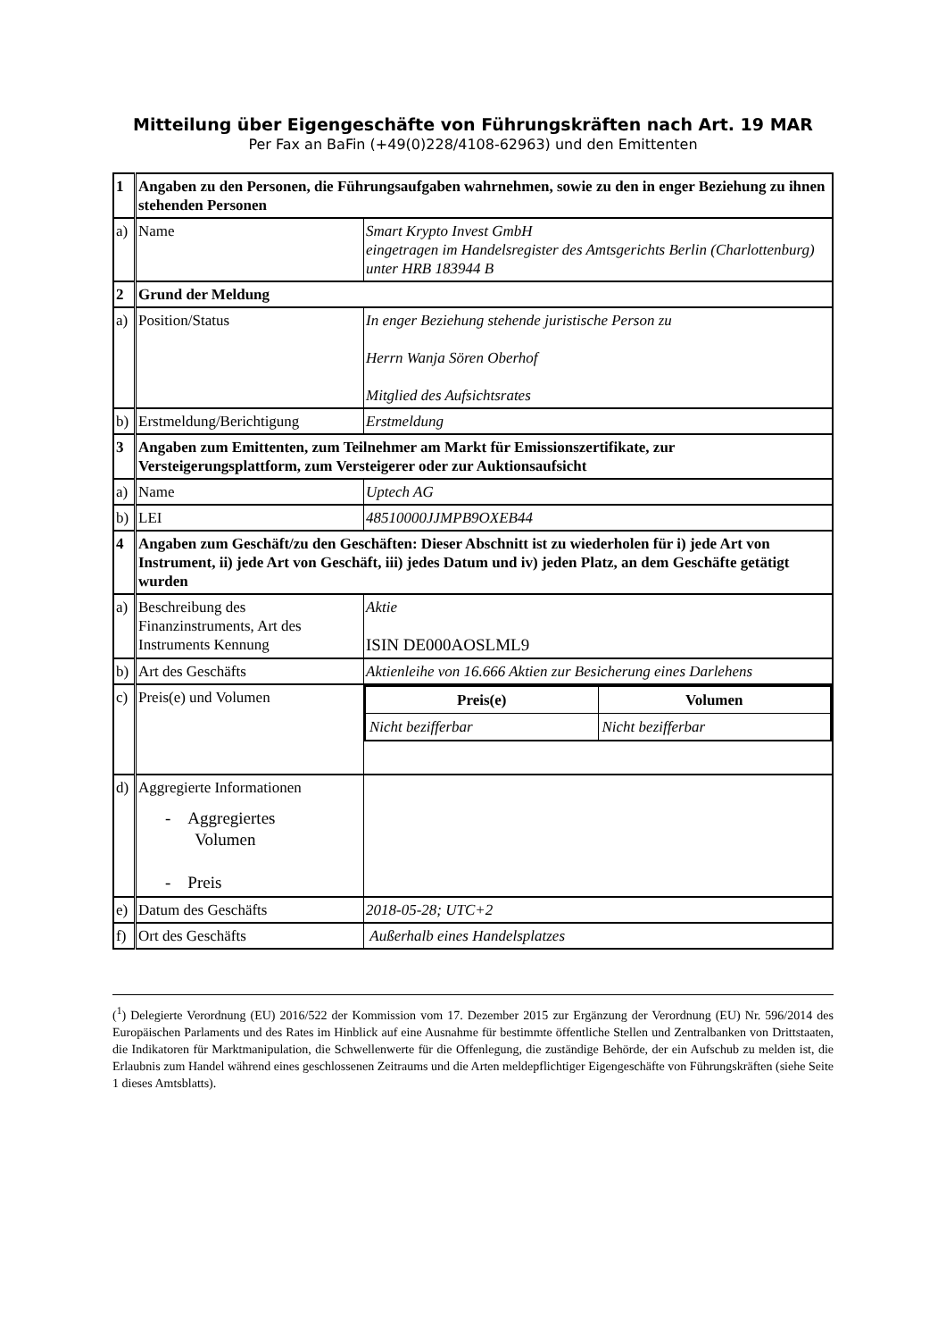Mitteilung über Eigengeschäfte von Führungskräften nach Art. 19 MAR
Per Fax an BaFin (+49(0)228/4108-62963) und den Emittenten
| 1 | Angaben zu den Personen, die Führungsaufgaben wahrnehmen, sowie zu den in enger Beziehung zu ihnen stehenden Personen | |
| a) | Name | Smart Krypto Invest GmbH eingetragen im Handelsregister des Amtsgerichts Berlin (Charlottenburg) unter HRB 183944 B |
| 2 | Grund der Meldung | |
| a) | Position/Status | In enger Beziehung stehende juristische Person zu Herrn Wanja Sören Oberhof Mitglied des Aufsichtsrates |
| b) | Erstmeldung/Berichtigung | Erstmeldung |
| 3 | Angaben zum Emittenten, zum Teilnehmer am Markt für Emissionszertifikate, zur Versteigerungsplattform, zum Versteigerer oder zur Auktionsaufsicht | |
| a) | Name | Uptech AG |
| b) | LEI | 48510000JJMPB9OXEB44 |
| 4 | Angaben zum Geschäft/zu den Geschäften: Dieser Abschnitt ist zu wiederholen für i) jede Art von Instrument, ii) jede Art von Geschäft, iii) jedes Datum und iv) jeden Platz, an dem Geschäfte getätigt wurden | |
| a) | Beschreibung des Finanzinstruments, Art des Instruments Kennung | Aktie ISIN DE000AOSLML9 |
| b) | Art des Geschäfts | Aktienleihe von 16.666 Aktien zur Besicherung eines Darlehens |
| c) | Preis(e) und Volumen | / Preis(e) / Volumen / / --- / --- / / Nicht bezifferbar / Nicht bezifferbar / |
| d) | Aggregierte Informationen - Aggregiertes Volumen - Preis | |
| e) | Datum des Geschäfts | 2018-05-28; UTC+2 |
| f) | Ort des Geschäfts | Außerhalb eines Handelsplatzes |
(<sup>1</sup>) Delegierte Verordnung (EU) 2016/522 der Kommission vom 17. Dezember 2015 zur Ergänzung der Verordnung (EU) Nr. 596/2014 des Europäischen Parlaments und des Rates im Hinblick auf eine Ausnahme für bestimmte öffentliche Stellen und Zentralbanken von Drittstaaten, die Indikatoren für Marktmanipulation, die Schwellenwerte für die Offenlegung, die zuständige Behörde, der ein Aufschub zu melden ist, die Erlaubnis zum Handel während eines geschlossenen Zeitraums und die Arten meldepflichtiger Eigengeschäfte von Führungskräften (siehe Seite 1 dieses Amtsblatts).